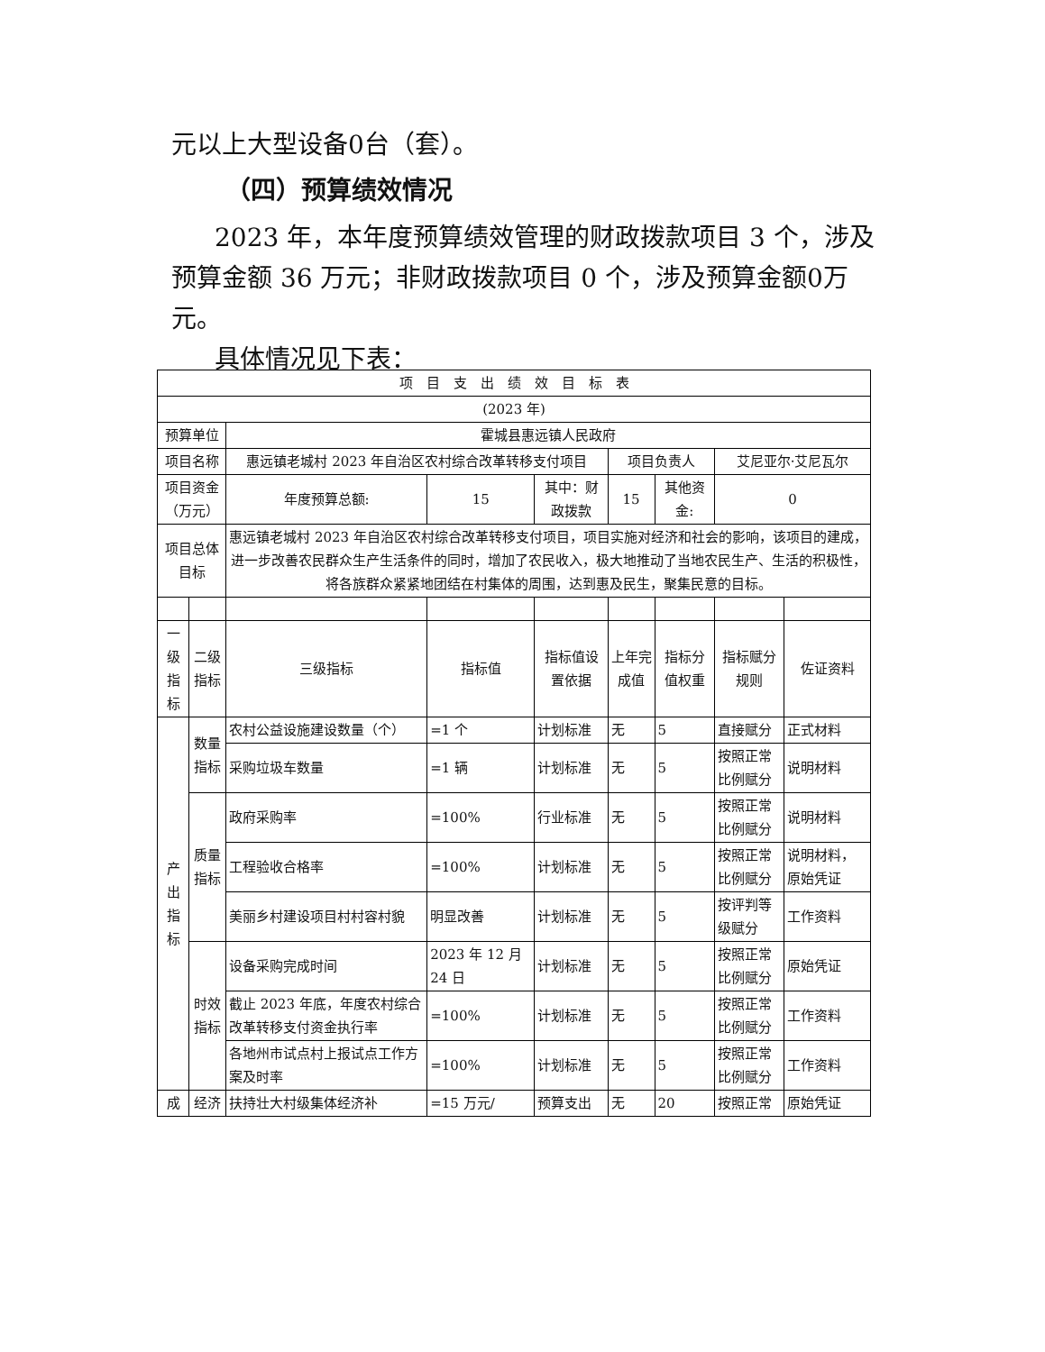元以上大型设备0台（套）。
（四）预算绩效情况
2023 年，本年度预算绩效管理的财政拨款项目 3 个，涉及预算金额 36 万元；非财政拨款项目 0 个，涉及预算金额0万元。
具体情况见下表：
| 项 目 支 出 绩 效 目 标 表 | | | | | | | | |
| (2023 年) | | | | | | | | |
| 预算单位 | | 霍城县惠远镇人民政府 | | | | | | |
| 项目名称 | | 惠远镇老城村 2023 年自治区农村综合改革转移支付项目 | | | 项目负责人 | | 艾尼亚尔·艾尼瓦尔 | |
| 项目资金（万元） | | 年度预算总额: | 15 | 其中：财政拨款 | 15 | 其他资金: | 0 | |
| 项目总体目标 | | 惠远镇老城村 2023 年自治区农村综合改革转移支付项目，项目实施对经济和社会的影响，该项目的建成，进一步改善农民群众生产生活条件的同时，增加了农民收入，极大地推动了当地农民生产、生活的积极性，将各族群众紧紧地团结在村集体的周围，达到惠及民生，聚集民意的目标。 | | | | | | |
| 一级指标 | 二级指标 | 三级指标 | 指标值 | 指标值设置依据 | 上年完成值 | 指标分值权重 | 指标赋分规则 | 佐证资料 |
| 产出指标 | 数量指标 | 农村公益设施建设数量（个） | =1 个 | 计划标准 | 无 | 5 | 直接赋分 | 正式材料 |
| | | 采购垃圾车数量 | =1 辆 | 计划标准 | 无 | 5 | 按照正常比例赋分 | 说明材料 |
| | 质量指标 | 政府采购率 | =100% | 行业标准 | 无 | 5 | 按照正常比例赋分 | 说明材料 |
| | | 工程验收合格率 | =100% | 计划标准 | 无 | 5 | 按照正常比例赋分 | 说明材料，原始凭证 |
| | | 美丽乡村建设项目村村容村貌 | 明显改善 | 计划标准 | 无 | 5 | 按评判等级赋分 | 工作资料 |
| | 时效指标 | 设备采购完成时间 | 2023 年 12 月 24 日 | 计划标准 | 无 | 5 | 按照正常比例赋分 | 原始凭证 |
| | | 截止 2023 年底，年度农村综合改革转移支付资金执行率 | =100% | 计划标准 | 无 | 5 | 按照正常比例赋分 | 工作资料 |
| | | 各地州市试点村上报试点工作方案及时率 | =100% | 计划标准 | 无 | 5 | 按照正常比例赋分 | 工作资料 |
| 成 | 经济 | 扶持壮大村级集体经济补 | =15 万元/ | 预算支出 | 无 | 20 | 按照正常 | 原始凭证 |